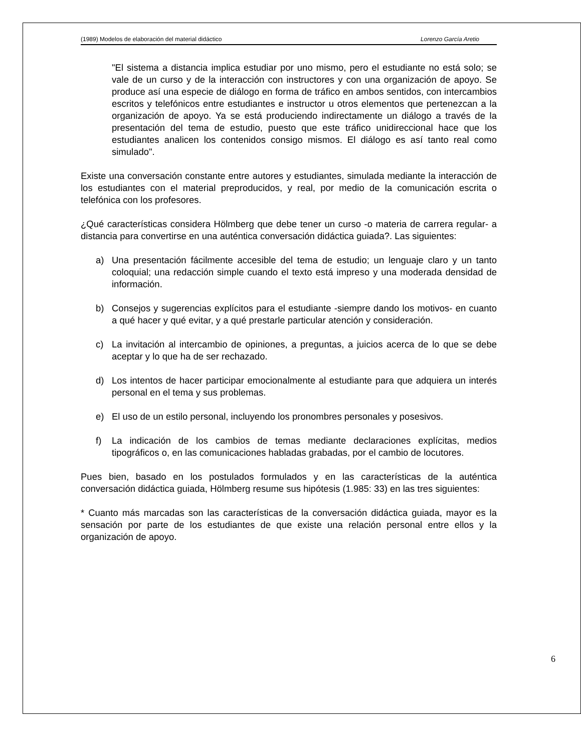(1989) Modelos de elaboración del material didáctico Lorenzo García Aretio
"El sistema a distancia implica estudiar por uno mismo, pero el estudiante no está solo; se vale de un curso y de la interacción con instructores y con una organización de apoyo. Se produce así una especie de diálogo en forma de tráfico en ambos sentidos, con intercambios escritos y telefónicos entre estudiantes e instructor u otros elementos que pertenezcan a la organización de apoyo. Ya se está produciendo indirectamente un diálogo a través de la presentación del tema de estudio, puesto que este tráfico unidireccional hace que los estudiantes analicen los contenidos consigo mismos. El diálogo es así tanto real como simulado".
Existe una conversación constante entre autores y estudiantes, simulada mediante la interacción de los estudiantes con el material preproducidos, y real, por medio de la comunicación escrita o telefónica con los profesores.
¿Qué características considera Hölmberg que debe tener un curso -o materia de carrera regular- a distancia para convertirse en una auténtica conversación didáctica guiada?. Las siguientes:
a) Una presentación fácilmente accesible del tema de estudio; un lenguaje claro y un tanto coloquial; una redacción simple cuando el texto está impreso y una moderada densidad de información.
b) Consejos y sugerencias explícitos para el estudiante -siempre dando los motivos- en cuanto a qué hacer y qué evitar, y a qué prestarle particular atención y consideración.
c) La invitación al intercambio de opiniones, a preguntas, a juicios acerca de lo que se debe aceptar y lo que ha de ser rechazado.
d) Los intentos de hacer participar emocionalmente al estudiante para que adquiera un interés personal en el tema y sus problemas.
e) El uso de un estilo personal, incluyendo los pronombres personales y posesivos.
f) La indicación de los cambios de temas mediante declaraciones explícitas, medios tipográficos o, en las comunicaciones habladas grabadas, por el cambio de locutores.
Pues bien, basado en los postulados formulados y en las características de la auténtica conversación didáctica guiada, Hölmberg resume sus hipótesis (1.985: 33) en las tres siguientes:
* Cuanto más marcadas son las características de la conversación didáctica guiada, mayor es la sensación por parte de los estudiantes de que existe una relación personal entre ellos y la organización de apoyo.
6